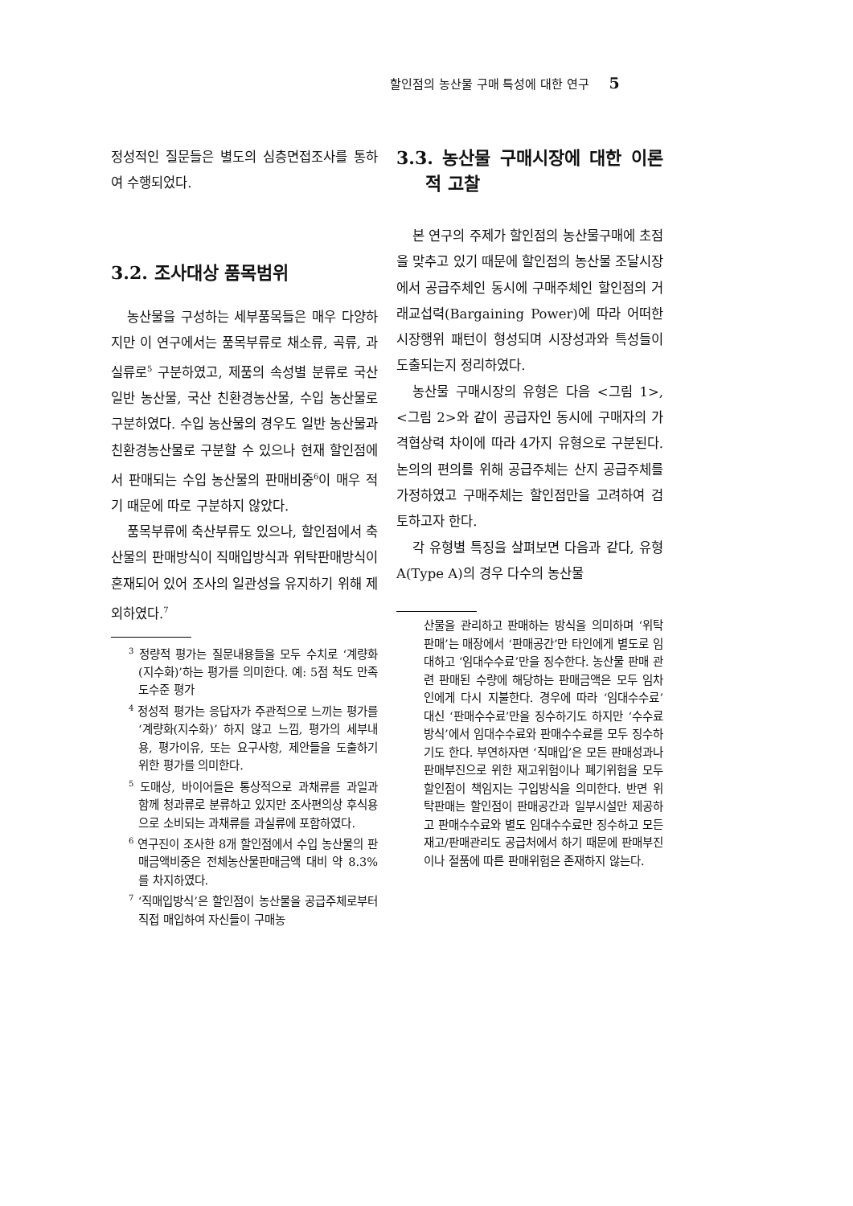할인점의 농산물 구매 특성에 대한 연구 5
정성적인 질문들은 별도의 심층면접조사를 통하여 수행되었다.
3.2. 조사대상 품목범위
농산물을 구성하는 세부품목들은 매우 다양하지만 이 연구에서는 품목부류로 채소류, 곡류, 과실류로<sup>5</sup> 구분하였고, 제품의 속성별 분류로 국산 일반 농산물, 국산 친환경농산물, 수입 농산물로 구분하였다. 수입 농산물의 경우도 일반 농산물과 친환경농산물로 구분할 수 있으나 현재 할인점에서 판매되는 수입 농산물의 판매비중<sup>6</sup>이 매우 적기 때문에 따로 구분하지 않았다.
품목부류에 축산부류도 있으나, 할인점에서 축산물의 판매방식이 직매입방식과 위탁판매방식이 혼재되어 있어 조사의 일관성을 유지하기 위해 제외하였다.<sup>7</sup>
<sup>3</sup> 정량적 평가는 질문내용들을 모두 수치로 ‘계량화(지수화)’하는 평가를 의미한다. 예: 5점 척도 만족도수준 평가
<sup>4</sup> 정성적 평가는 응답자가 주관적으로 느끼는 평가를 ‘계량화(지수화)’ 하지 않고 느낌, 평가의 세부내용, 평가이유, 또는 요구사항, 제안들을 도출하기 위한 평가를 의미한다.
<sup>5</sup> 도매상, 바이어들은 통상적으로 과채류를 과일과 함께 청과류로 분류하고 있지만 조사편의상 후식용으로 소비되는 과채류를 과실류에 포함하였다.
<sup>6</sup> 연구진이 조사한 8개 할인점에서 수입 농산물의 판매금액비중은 전체농산물판매금액 대비 약 8.3%를 차지하였다.
<sup>7</sup> ‘직매입방식’은 할인점이 농산물을 공급주체로부터 직접 매입하여 자신들이 구매농
3.3. 농산물 구매시장에 대한 이론적 고찰
본 연구의 주제가 할인점의 농산물구매에 초점을 맞추고 있기 때문에 할인점의 농산물 조달시장에서 공급주체인 동시에 구매주체인 할인점의 거래교섭력(Bargaining Power)에 따라 어떠한 시장행위 패턴이 형성되며 시장성과와 특성들이 도출되는지 정리하였다.
농산물 구매시장의 유형은 다음 <그림 1>, <그림 2>와 같이 공급자인 동시에 구매자의 가격협상력 차이에 따라 4가지 유형으로 구분된다. 논의의 편의를 위해 공급주체는 산지 공급주체를 가정하였고 구매주체는 할인점만을 고려하여 검토하고자 한다.
각 유형별 특징을 살펴보면 다음과 같다, 유형A(Type A)의 경우 다수의 농산물
산물을 관리하고 판매하는 방식을 의미하며 ‘위탁판매’는 매장에서 ‘판매공간’만 타인에게 별도로 임대하고 ‘임대수수료’만을 징수한다. 농산물 판매 관련 판매된 수량에 해당하는 판매금액은 모두 임차인에게 다시 지불한다. 경우에 따라 ‘임대수수료’ 대신 ‘판매수수료’만을 징수하기도 하지만 ‘수수료방식’에서 임대수수료와 판매수수료를 모두 징수하기도 한다. 부연하자면 ‘직매입’은 모든 판매성과나 판매부진으로 위한 재고위험이나 폐기위험을 모두 할인점이 책임지는 구입방식을 의미한다. 반면 위탁판매는 할인점이 판매공간과 일부시설만 제공하고 판매수수료와 별도 임대수수료만 징수하고 모든 재고/판매관리도 공급처에서 하기 때문에 판매부진이나 절품에 따른 판매위험은 존재하지 않는다.